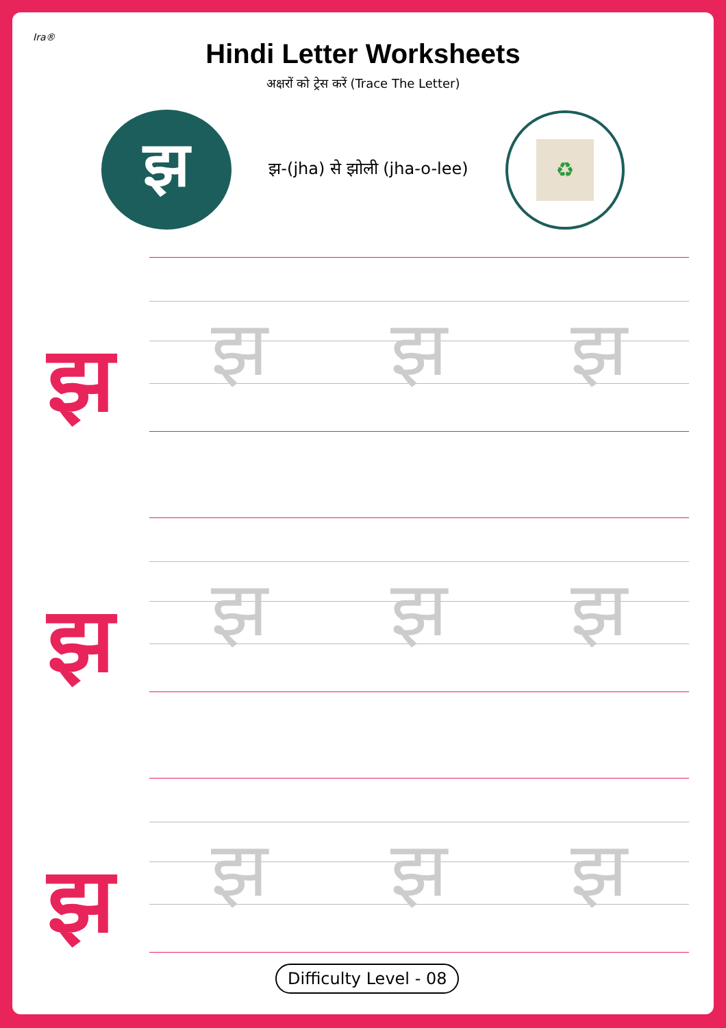Ira®
Hindi Letter Worksheets
अक्षरों को ट्रेस करें (Trace The Letter)
झ
झ-(jha) से झोली (jha-o-lee)
♻
झ
झ झ झ
झ
झ झ झ
झ
झ झ झ
Difficulty Level - 08